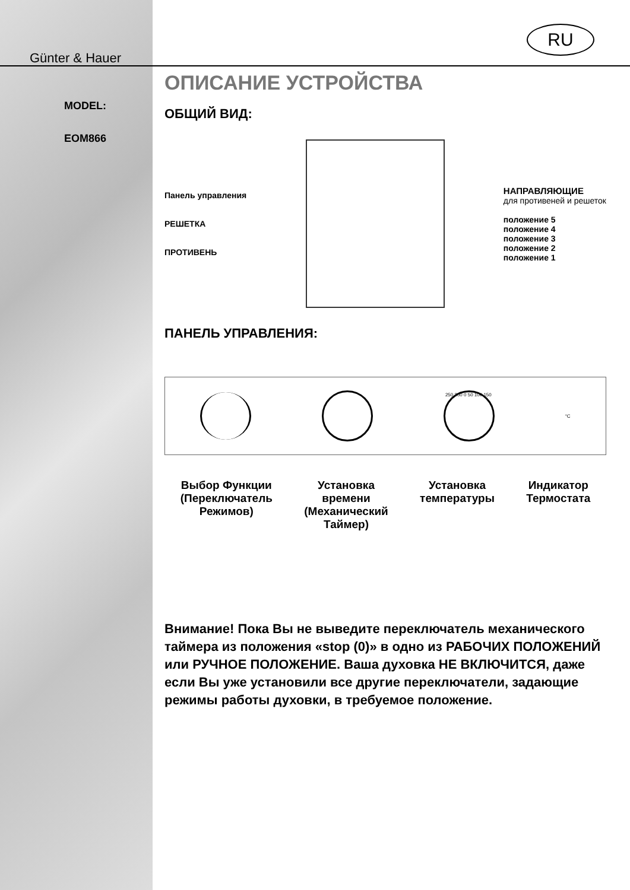RU
Günter & Hauer
MODEL:
EOM866
ОПИСАНИЕ УСТРОЙСТВА
ОБЩИЙ ВИД:
Панель управления
РЕШЕТКА
ПРОТИВЕНЬ
НАПРАВЛЯЮЩИЕ
для противеней и решеток
положение 5
положение 4
положение 3
положение 2
положение 1
ПАНЕЛЬ УПРАВЛЕНИЯ:
250 200 0 50 100 150
°C
Выбор Функции
(Переключатель
Режимов)
Установка
времени
(Механический
Таймер)
Установка
температуры
Индикатор
Термостата
Внимание! Пока Вы не выведите переключатель механического таймера из положения «stop (0)» в одно из РАБОЧИХ ПОЛОЖЕНИЙ или РУЧНОЕ ПОЛОЖЕНИЕ. Ваша духовка НЕ ВКЛЮЧИТСЯ, даже если Вы уже установили все другие переключатели, задающие режимы работы духовки, в требуемое положение.